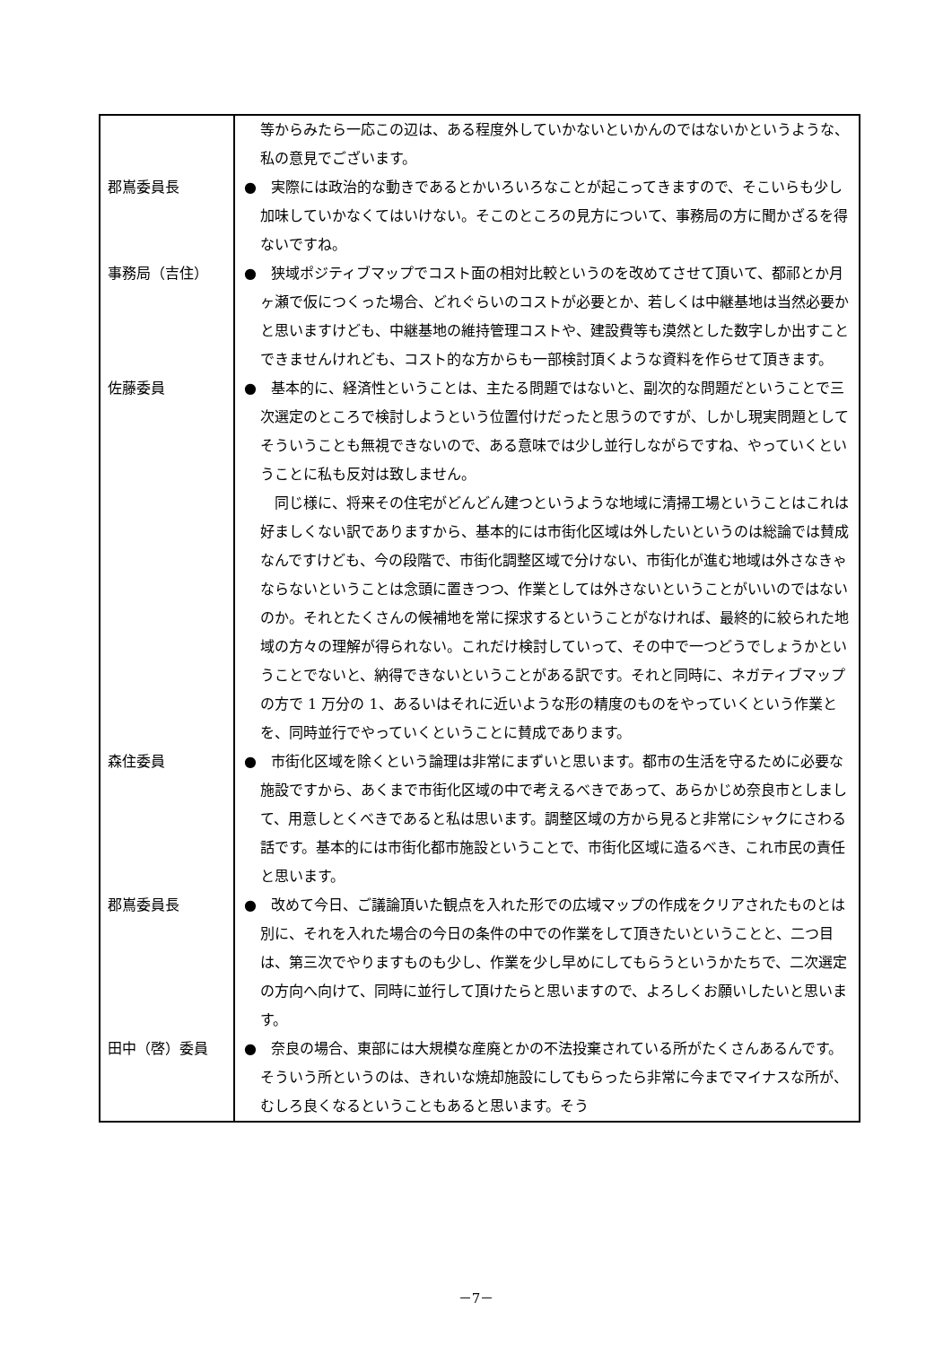| | 等からみたら一応この辺は、ある程度外していかないといかんのではないかというような、私の意見でございます。 |
| 郡嶌委員長 | ● 実際には政治的な動きであるとかいろいろなことが起こってきますので、そこいらも少し加味していかなくてはいけない。そこのところの見方について、事務局の方に聞かざるを得ないですね。 |
| 事務局（吉住） | ● 狭域ポジティブマップでコスト面の相対比較というのを改めてさせて頂いて、都祁とか月ヶ瀬で仮につくった場合、どれぐらいのコストが必要とか、若しくは中継基地は当然必要かと思いますけども、中継基地の維持管理コストや、建設費等も漠然とした数字しか出すことできませんけれども、コスト的な方からも一部検討頂くような資料を作らせて頂きます。 |
| 佐藤委員 | ● 基本的に、経済性ということは、主たる問題ではないと、副次的な問題だということで三次選定のところで検討しようという位置付けだったと思うのですが、しかし現実問題としてそういうことも無視できないので、ある意味では少し並行しながらですね、やっていくということに私も反対は致しません。 同じ様に、将来その住宅がどんどん建つというような地域に清掃工場ということはこれは好ましくない訳でありますから、基本的には市街化区域は外したいというのは総論では賛成なんですけども、今の段階で、市街化調整区域で分けない、市街化が進む地域は外さなきゃならないということは念頭に置きつつ、作業としては外さないということがいいのではないのか。それとたくさんの候補地を常に探求するということがなければ、最終的に絞られた地域の方々の理解が得られない。これだけ検討していって、その中で一つどうでしょうかということでないと、納得できないということがある訳です。それと同時に、ネガティブマップの方で 1 万分の 1、あるいはそれに近いような形の精度のものをやっていくという作業とを、同時並行でやっていくということに賛成であります。 |
| 森住委員 | ● 市街化区域を除くという論理は非常にまずいと思います。都市の生活を守るために必要な施設ですから、あくまで市街化区域の中で考えるべきであって、あらかじめ奈良市としまして、用意しとくべきであると私は思います。調整区域の方から見ると非常にシャクにさわる話です。基本的には市街化都市施設ということで、市街化区域に造るべき、これ市民の責任と思います。 |
| 郡嶌委員長 | ● 改めて今日、ご議論頂いた観点を入れた形での広域マップの作成をクリアされたものとは別に、それを入れた場合の今日の条件の中での作業をして頂きたいということと、二つ目は、第三次でやりますものも少し、作業を少し早めにしてもらうというかたちで、二次選定の方向へ向けて、同時に並行して頂けたらと思いますので、よろしくお願いしたいと思います。 |
| 田中（啓）委員 | ● 奈良の場合、東部には大規模な産廃とかの不法投棄されている所がたくさんあるんです。そういう所というのは、きれいな焼却施設にしてもらったら非常に今までマイナスな所が、むしろ良くなるということもあると思います。そう |
－7－